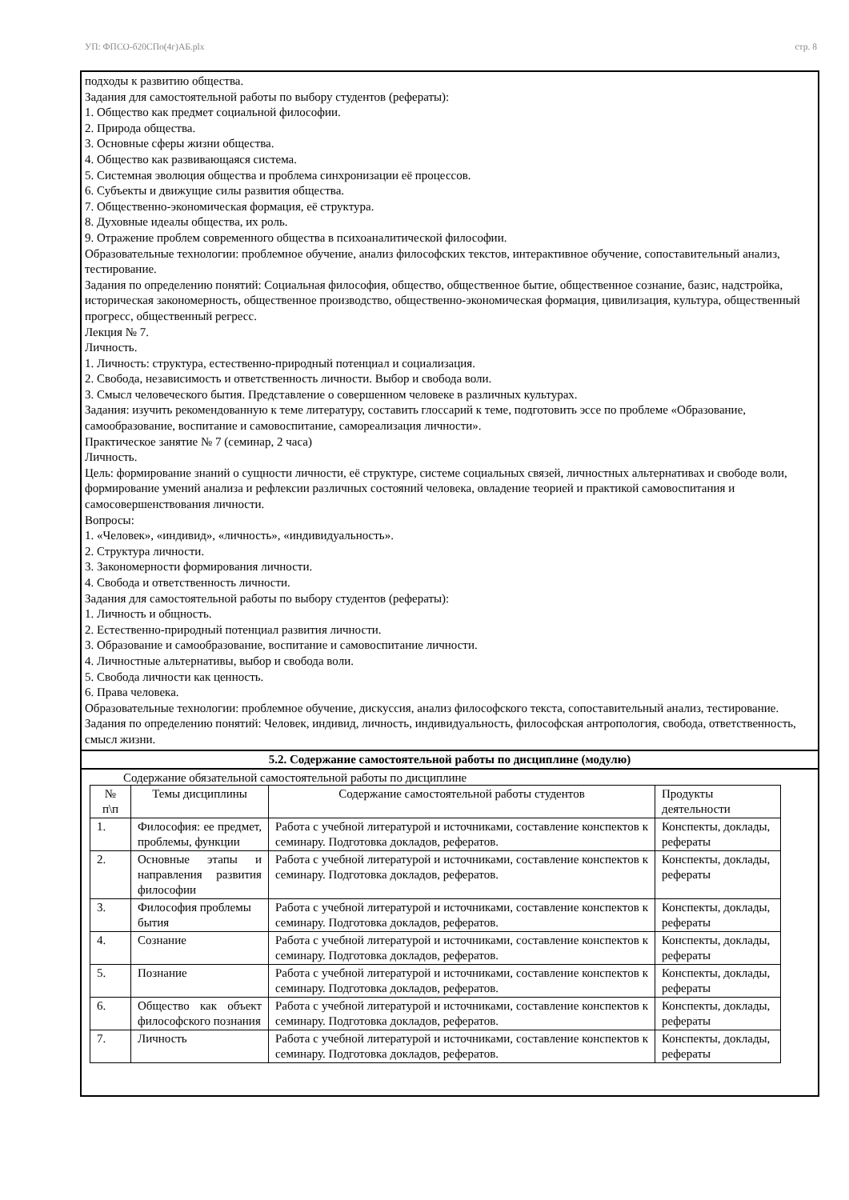УП: ФПСО-б20СПо(4г)АБ.plx стр. 8
подходы к развитию общества.
Задания для самостоятельной работы по выбору студентов (рефераты):
1. Общество как предмет социальной философии.
2. Природа общества.
3. Основные сферы жизни общества.
4. Общество как развивающаяся система.
5. Системная эволюция общества и проблема синхронизации её процессов.
6. Субъекты и движущие силы развития общества.
7. Общественно-экономическая формация, её структура.
8. Духовные идеалы общества, их роль.
9. Отражение проблем современного общества в психоаналитической философии.
Образовательные технологии: проблемное обучение, анализ философских текстов, интерактивное обучение, сопоставительный анализ, тестирование.
Задания по определению понятий: Социальная философия, общество, общественное бытие, общественное сознание, базис, надстройка, историческая закономерность, общественное производство, общественно-экономическая формация, цивилизация, культура, общественный прогресс, общественный регресс.
Лекция № 7.
Личность.
1. Личность: структура, естественно-природный потенциал и социализация.
2. Свобода, независимость и ответственность личности. Выбор и свобода воли.
3. Смысл человеческого бытия. Представление о совершенном человеке в различных культурах.
Задания: изучить рекомендованную к теме литературу, составить глоссарий к теме, подготовить эссе по проблеме «Образование, самообразование, воспитание и самовоспитание, самореализация личности».
Практическое занятие № 7 (семинар, 2 часа)
Личность.
Цель: формирование знаний о сущности личности, её структуре, системе социальных связей, личностных альтернативах и свободе воли, формирование умений анализа и рефлексии различных состояний человека, овладение теорией и практикой самовоспитания и самосовершенствования личности.
Вопросы:
1. «Человек», «индивид», «личность», «индивидуальность».
2. Структура личности.
3. Закономерности формирования личности.
4. Свобода и ответственность личности.
Задания для самостоятельной работы по выбору студентов (рефераты):
1. Личность и общность.
2. Естественно-природный потенциал развития личности.
3. Образование и самообразование, воспитание и самовоспитание личности.
4. Личностные альтернативы, выбор и свобода воли.
5. Свобода личности как ценность.
6. Права человека.
Образовательные технологии: проблемное обучение, дискуссия, анализ философского текста, сопоставительный анализ, тестирование.
Задания по определению понятий: Человек, индивид, личность, индивидуальность, философская антропология, свобода, ответственность, смысл жизни.
5.2. Содержание самостоятельной работы по дисциплине (модулю)
Содержание обязательной самостоятельной работы по дисциплине
| № п\п | Темы дисциплины | Содержание самостоятельной работы студентов | Продукты деятельности |
| 1. | Философия: ее предмет, проблемы, функции | Работа с учебной литературой и источниками, составление конспектов к семинару. Подготовка докладов, рефератов. | Конспекты, доклады, рефераты |
| 2. | Основные этапы и направления развития философии | Работа с учебной литературой и источниками, составление конспектов к семинару. Подготовка докладов, рефератов. | Конспекты, доклады, рефераты |
| 3. | Философия проблемы бытия | Работа с учебной литературой и источниками, составление конспектов к семинару. Подготовка докладов, рефератов. | Конспекты, доклады, рефераты |
| 4. | Сознание | Работа с учебной литературой и источниками, составление конспектов к семинару. Подготовка докладов, рефератов. | Конспекты, доклады, рефераты |
| 5. | Познание | Работа с учебной литературой и источниками, составление конспектов к семинару. Подготовка докладов, рефератов. | Конспекты, доклады, рефераты |
| 6. | Общество как объект философского познания | Работа с учебной литературой и источниками, составление конспектов к семинару. Подготовка докладов, рефератов. | Конспекты, доклады, рефераты |
| 7. | Личность | Работа с учебной литературой и источниками, составление конспектов к семинару. Подготовка докладов, рефератов. | Конспекты, доклады, рефераты |